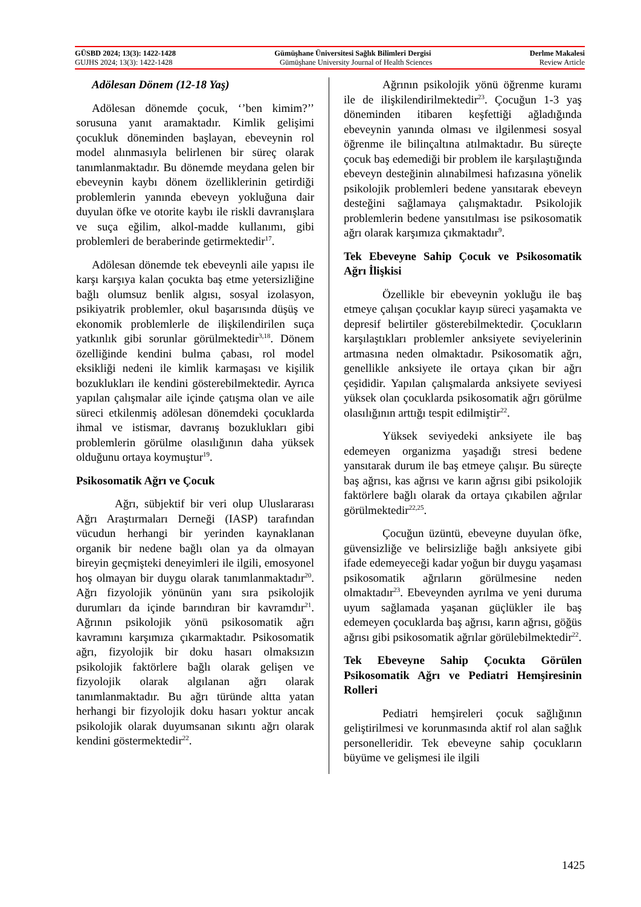GÜSBD 2024; 13(3): 1422-1428 Gümüşhane Üniversitesi Sağlık Bilimleri Dergisi Derlme Makalesi
GUJHS 2024; 13(3): 1422-1428 Gümüşhane University Journal of Health Sciences Review Article
Adölesan Dönem (12-18 Yaş)
Adölesan dönemde çocuk, ‘’ben kimim?’’ sorusuna yanıt aramaktadır. Kimlik gelişimi çocukluk döneminden başlayan, ebeveynin rol model alınmasıyla belirlenen bir süreç olarak tanımlanmaktadır. Bu dönemde meydana gelen bir ebeveynin kaybı dönem özelliklerinin getirdiği problemlerin yanında ebeveyn yokluğuna dair duyulan öfke ve otorite kaybı ile riskli davranışlara ve suça eğilim, alkol-madde kullanımı, gibi problemleri de beraberinde getirmektedir<sup>17</sup>.
Adölesan dönemde tek ebeveynli aile yapısı ile karşı karşıya kalan çocukta baş etme yetersizliğine bağlı olumsuz benlik algısı, sosyal izolasyon, psikiyatrik problemler, okul başarısında düşüş ve ekonomik problemlerle de ilişkilendirilen suça yatkınlık gibi sorunlar görülmektedir<sup>3,18</sup>. Dönem özelliğinde kendini bulma çabası, rol model eksikliği nedeni ile kimlik karmaşası ve kişilik bozuklukları ile kendini gösterebilmektedir. Ayrıca yapılan çalışmalar aile içinde çatışma olan ve aile süreci etkilenmiş adölesan dönemdeki çocuklarda ihmal ve istismar, davranış bozuklukları gibi problemlerin görülme olasılığının daha yüksek olduğunu ortaya koymuştur<sup>19</sup>.
Psikosomatik Ağrı ve Çocuk
Ağrı, sübjektif bir veri olup Uluslararası Ağrı Araştırmaları Derneği (IASP) tarafından vücudun herhangi bir yerinden kaynaklanan organik bir nedene bağlı olan ya da olmayan bireyin geçmişteki deneyimleri ile ilgili, emosyonel hoş olmayan bir duygu olarak tanımlanmaktadır<sup>20</sup>. Ağrı fizyolojik yönünün yanı sıra psikolojik durumları da içinde barındıran bir kavramdır<sup>21</sup>. Ağrının psikolojik yönü psikosomatik ağrı kavramını karşımıza çıkarmaktadır. Psikosomatik ağrı, fizyolojik bir doku hasarı olmaksızın psikolojik faktörlere bağlı olarak gelişen ve fizyolojik olarak algılanan ağrı olarak tanımlanmaktadır. Bu ağrı türünde altta yatan herhangi bir fizyolojik doku hasarı yoktur ancak psikolojik olarak duyumsanan sıkıntı ağrı olarak kendini göstermektedir<sup>22</sup>.
Ağrının psikolojik yönü öğrenme kuramı ile de ilişkilendirilmektedir<sup>23</sup>. Çocuğun 1-3 yaş döneminden itibaren keşfettiği ağladığında ebeveynin yanında olması ve ilgilenmesi sosyal öğrenme ile bilinçaltına atılmaktadır. Bu süreçte çocuk baş edemediği bir problem ile karşılaştığında ebeveyn desteğinin alınabilmesi hafızasına yönelik psikolojik problemleri bedene yansıtarak ebeveyn desteğini sağlamaya çalışmaktadır. Psikolojik problemlerin bedene yansıtılması ise psikosomatik ağrı olarak karşımıza çıkmaktadır<sup>9</sup>.
Tek Ebeveyne Sahip Çocuk ve Psikosomatik Ağrı İlişkisi
Özellikle bir ebeveynin yokluğu ile baş etmeye çalışan çocuklar kayıp süreci yaşamakta ve depresif belirtiler gösterebilmektedir. Çocukların karşılaştıkları problemler anksiyete seviyelerinin artmasına neden olmaktadır. Psikosomatik ağrı, genellikle anksiyete ile ortaya çıkan bir ağrı çeşididir. Yapılan çalışmalarda anksiyete seviyesi yüksek olan çocuklarda psikosomatik ağrı görülme olasılığının arttığı tespit edilmiştir<sup>22</sup>.
Yüksek seviyedeki anksiyete ile baş edemeyen organizma yaşadığı stresi bedene yansıtarak durum ile baş etmeye çalışır. Bu süreçte baş ağrısı, kas ağrısı ve karın ağrısı gibi psikolojik faktörlere bağlı olarak da ortaya çıkabilen ağrılar görülmektedir<sup>22,25</sup>.
Çocuğun üzüntü, ebeveyne duyulan öfke, güvensizliğe ve belirsizliğe bağlı anksiyete gibi ifade edemeyeceği kadar yoğun bir duygu yaşaması psikosomatik ağrıların görülmesine neden olmaktadır<sup>23</sup>. Ebeveynden ayrılma ve yeni duruma uyum sağlamada yaşanan güçlükler ile baş edemeyen çocuklarda baş ağrısı, karın ağrısı, göğüs ağrısı gibi psikosomatik ağrılar görülebilmektedir<sup>22</sup>.
Tek Ebeveyne Sahip Çocukta Görülen Psikosomatik Ağrı ve Pediatri Hemşiresinin Rolleri
Pediatri hemşireleri çocuk sağlığının geliştirilmesi ve korunmasında aktif rol alan sağlık personelleridir. Tek ebeveyne sahip çocukların büyüme ve gelişmesi ile ilgili
1425